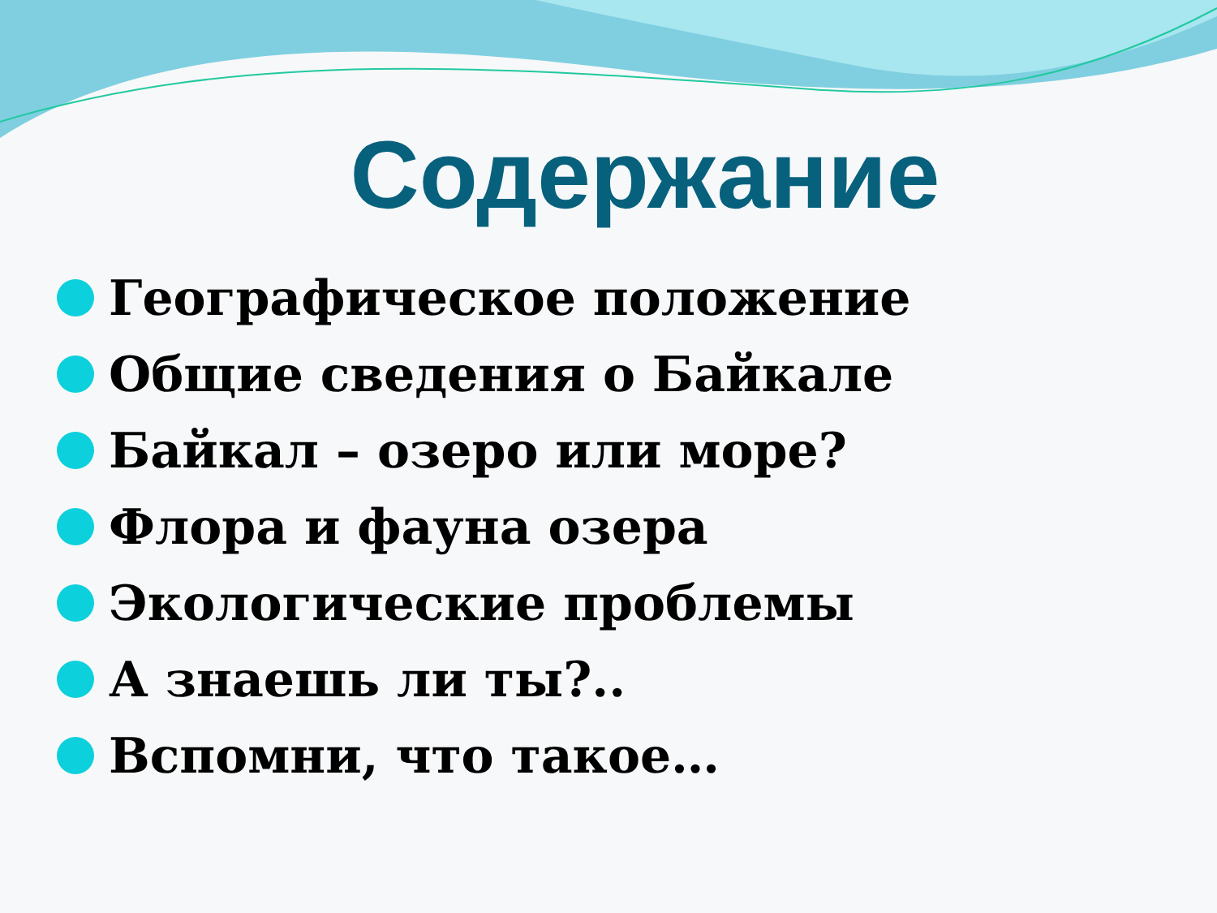Содержание
Географическое положение
Общие сведения о Байкале
Байкал – озеро или море?
Флора и фауна озера
Экологические проблемы
А знаешь ли ты?..
Вспомни, что такое…